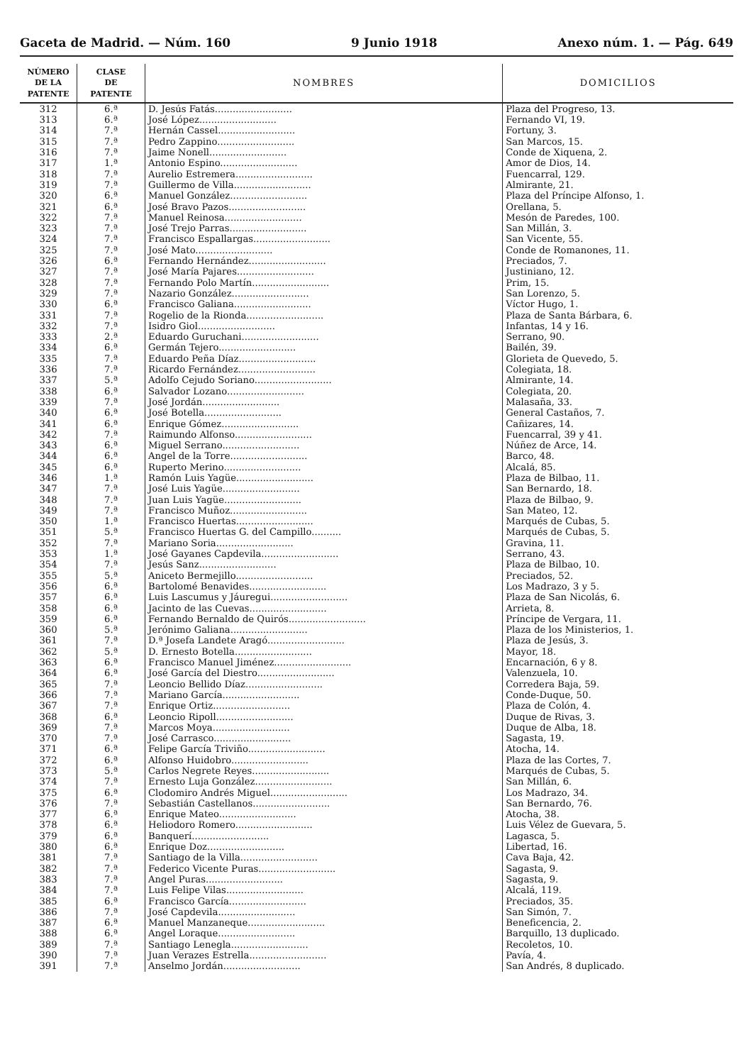Gaceta de Madrid. — Núm. 160 9 Junio 1918 Anexo núm. 1. — Pág. 649
| NÚMERO DE LA PATENTE | CLASE DE PATENTE | NOMBRES | DOMICILIOS |
| --- | --- | --- | --- |
| 312 | 6.ª | D. Jesús Fatás.......................... | Plaza del Progreso, 13. |
| 313 | 6.ª | José López.......................... | Fernando VI, 19. |
| 314 | 7.ª | Hernán Cassel.......................... | Fortuny, 3. |
| 315 | 7.ª | Pedro Zappino.......................... | San Marcos, 15. |
| 316 | 7.ª | Jaime Nonell.......................... | Conde de Xiquena, 2. |
| 317 | 1.ª | Antonio Espino.......................... | Amor de Dios, 14. |
| 318 | 7.ª | Aurelio Estremera.......................... | Fuencarral, 129. |
| 319 | 7.ª | Guillermo de Villa.......................... | Almirante, 21. |
| 320 | 6.ª | Manuel González.......................... | Plaza del Príncipe Alfonso, 1. |
| 321 | 6.ª | José Bravo Pazos.......................... | Orellana, 5. |
| 322 | 7.ª | Manuel Reinosa.......................... | Mesón de Paredes, 100. |
| 323 | 7.ª | José Trejo Parras.......................... | San Millán, 3. |
| 324 | 7.ª | Francisco Espallargas.......................... | San Vicente, 55. |
| 325 | 7.ª | José Mato.......................... | Conde de Romanones, 11. |
| 326 | 6.ª | Fernando Hernández.......................... | Preciados, 7. |
| 327 | 7.ª | José María Pajares.......................... | Justiniano, 12. |
| 328 | 7.ª | Fernando Polo Martín.......................... | Prim, 15. |
| 329 | 7.ª | Nazario González.......................... | San Lorenzo, 5. |
| 330 | 6.ª | Francisco Galiana.......................... | Víctor Hugo, 1. |
| 331 | 7.ª | Rogelio de la Rionda.......................... | Plaza de Santa Bárbara, 6. |
| 332 | 7.ª | Isidro Giol.......................... | Infantas, 14 y 16. |
| 333 | 2.ª | Eduardo Guruchani.......................... | Serrano, 90. |
| 334 | 6.ª | Germán Tejero.......................... | Bailén, 39. |
| 335 | 7.ª | Eduardo Peña Díaz.......................... | Glorieta de Quevedo, 5. |
| 336 | 7.ª | Ricardo Fernández.......................... | Colegiata, 18. |
| 337 | 5.ª | Adolfo Cejudo Soriano.......................... | Almirante, 14. |
| 338 | 6.ª | Salvador Lozano.......................... | Colegiata, 20. |
| 339 | 7.ª | José Jordán.......................... | Malasaña, 33. |
| 340 | 6.ª | José Botella.......................... | General Castaños, 7. |
| 341 | 6.ª | Enrique Gómez.......................... | Cañizares, 14. |
| 342 | 7.ª | Raimundo Alfonso.......................... | Fuencarral, 39 y 41. |
| 343 | 6.ª | Miguel Serrano.......................... | Núñez de Arce, 14. |
| 344 | 6.ª | Angel de la Torre.......................... | Barco, 48. |
| 345 | 6.ª | Ruperto Merino.......................... | Alcalá, 85. |
| 346 | 1.ª | Ramón Luis Yagüe.......................... | Plaza de Bilbao, 11. |
| 347 | 7.ª | José Luis Yagüe.......................... | San Bernardo, 18. |
| 348 | 7.ª | Juan Luis Yagüe.......................... | Plaza de Bilbao, 9. |
| 349 | 7.ª | Francisco Muñoz.......................... | San Mateo, 12. |
| 350 | 1.ª | Francisco Huertas.......................... | Marqués de Cubas, 5. |
| 351 | 5.ª | Francisco Huertas G. del Campillo.......... | Marqués de Cubas, 5. |
| 352 | 7.ª | Mariano Soria.......................... | Gravina, 11. |
| 353 | 1.ª | José Gayanes Capdevila.......................... | Serrano, 43. |
| 354 | 7.ª | Jesús Sanz.......................... | Plaza de Bilbao, 10. |
| 355 | 5.ª | Aniceto Bermejillo.......................... | Preciados, 52. |
| 356 | 6.ª | Bartolomé Benavides.......................... | Los Madrazo, 3 y 5. |
| 357 | 6.ª | Luis Lascumus y Jáuregui.......................... | Plaza de San Nicolás, 6. |
| 358 | 6.ª | Jacinto de las Cuevas.......................... | Arrieta, 8. |
| 359 | 6.ª | Fernando Bernaldo de Quirós.......................... | Príncipe de Vergara, 11. |
| 360 | 5.ª | Jerónimo Galiana.......................... | Plaza de los Ministerios, 1. |
| 361 | 7.ª | D.ª Josefa Landete Aragó.......................... | Plaza de Jesús, 3. |
| 362 | 5.ª | D. Ernesto Botella.......................... | Mayor, 18. |
| 363 | 6.ª | Francisco Manuel Jiménez.......................... | Encarnación, 6 y 8. |
| 364 | 6.ª | José García del Diestro.......................... | Valenzuela, 10. |
| 365 | 7.ª | Leoncio Bellido Díaz.......................... | Corredera Baja, 59. |
| 366 | 7.ª | Mariano García.......................... | Conde-Duque, 50. |
| 367 | 7.ª | Enrique Ortiz.......................... | Plaza de Colón, 4. |
| 368 | 6.ª | Leoncio Ripoll.......................... | Duque de Rivas, 3. |
| 369 | 7.ª | Marcos Moya.......................... | Duque de Alba, 18. |
| 370 | 7.ª | José Carrasco.......................... | Sagasta, 19. |
| 371 | 6.ª | Felipe García Triviño.......................... | Atocha, 14. |
| 372 | 6.ª | Alfonso Huidobro.......................... | Plaza de las Cortes, 7. |
| 373 | 5.ª | Carlos Negrete Reyes.......................... | Marqués de Cubas, 5. |
| 374 | 7.ª | Ernesto Luja González.......................... | San Millán, 6. |
| 375 | 6.ª | Clodomiro Andrés Miguel.......................... | Los Madrazo, 34. |
| 376 | 7.ª | Sebastián Castellanos.......................... | San Bernardo, 76. |
| 377 | 6.ª | Enrique Mateo.......................... | Atocha, 38. |
| 378 | 6.ª | Heliodoro Romero.......................... | Luis Vélez de Guevara, 5. |
| 379 | 6.ª | Banquerí.......................... | Lagasca, 5. |
| 380 | 6.ª | Enrique Doz.......................... | Libertad, 16. |
| 381 | 7.ª | Santiago de la Villa.......................... | Cava Baja, 42. |
| 382 | 7.ª | Federico Vicente Puras.......................... | Sagasta, 9. |
| 383 | 7.ª | Angel Puras.......................... | Sagasta, 9. |
| 384 | 7.ª | Luis Felipe Vilas.......................... | Alcalá, 119. |
| 385 | 6.ª | Francisco García.......................... | Preciados, 35. |
| 386 | 7.ª | José Capdevila.......................... | San Simón, 7. |
| 387 | 6.ª | Manuel Manzaneque.......................... | Beneficencia, 2. |
| 388 | 6.ª | Angel Loraque.......................... | Barquillo, 13 duplicado. |
| 389 | 7.ª | Santiago Lenegla.......................... | Recoletos, 10. |
| 390 | 7.ª | Juan Verazes Estrella.......................... | Pavía, 4. |
| 391 | 7.ª | Anselmo Jordán.......................... | San Andrés, 8 duplicado. |